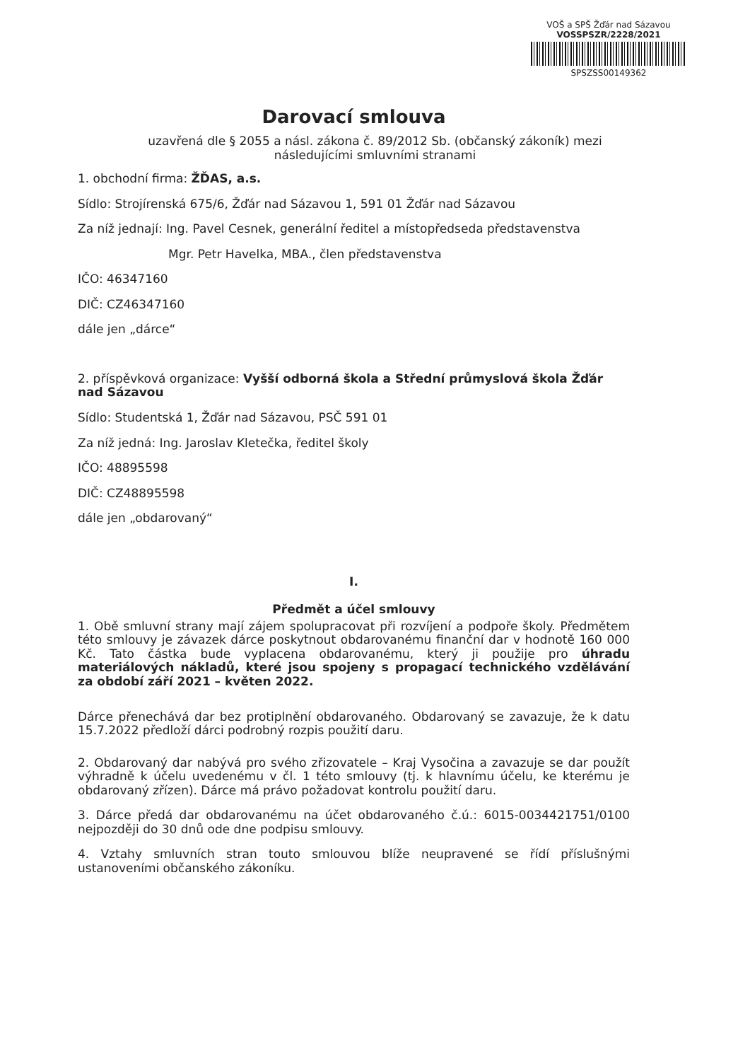VOŠ a SPŠ Žďár nad Sázavou
VOSSPSZR/2228/2021
SPSZSS00149362
Darovací smlouva
uzavřená dle § 2055 a násl. zákona č. 89/2012 Sb. (občanský zákoník) mezi následujícími smluvními stranami
1. obchodní firma: ŽĎAS, a.s.
Sídlo: Strojírenská 675/6, Žďár nad Sázavou 1, 591 01 Žďár nad Sázavou
Za níž jednají: Ing. Pavel Cesnek, generální ředitel a místopředseda představenstva
Mgr. Petr Havelka, MBA., člen představenstva
IČO: 46347160
DIČ: CZ46347160
dále jen „dárce“
2. příspěvková organizace: Vyšší odborná škola a Střední průmyslová škola Žďár nad Sázavou
Sídlo: Studentská 1, Žďár nad Sázavou, PSČ 591 01
Za níž jedná: Ing. Jaroslav Kletečka, ředitel školy
IČO: 48895598
DIČ: CZ48895598
dále jen „obdarovaný“
I.
Předmět a účel smlouvy
1. Obě smluvní strany mají zájem spolupracovat při rozvíjení a podpoře školy. Předmětem této smlouvy je závazek dárce poskytnout obdarovanému finanční dar v hodnotě 160 000 Kč. Tato částka bude vyplacena obdarovanému, který ji použije pro úhradu materiálových nákladů, které jsou spojeny s propagací technického vzdělávání za období září 2021 – květen 2022.
Dárce přenechává dar bez protiplnění obdarovaného. Obdarovaný se zavazuje, že k datu 15.7.2022 předloží dárci podrobný rozpis použití daru.
2. Obdarovaný dar nabývá pro svého zřizovatele – Kraj Vysočina a zavazuje se dar použít výhradně k účelu uvedenému v čl. 1 této smlouvy (tj. k hlavnímu účelu, ke kterému je obdarovaný zřízen). Dárce má právo požadovat kontrolu použití daru.
3. Dárce předá dar obdarovanému na účet obdarovaného č.ú.: 6015-0034421751/0100 nejpozději do 30 dnů ode dne podpisu smlouvy.
4. Vztahy smluvních stran touto smlouvou blíže neupravené se řídí příslušnými ustanoveními občanského zákoníku.